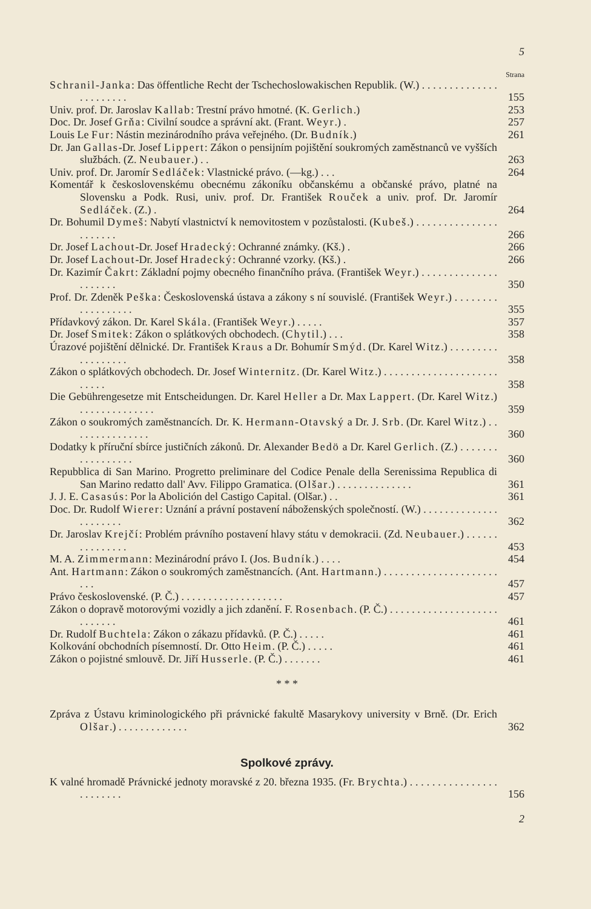5
Strana
Schranil-Janka: Das öffentliche Recht der Tschechoslowakischen Republik. (W.) . . . . . . . . . . . . . . . . . . . . . . .
155
Univ. prof. Dr. Jaroslav Kallab: Trestní právo hmotné. (K. Gerlich.)
253
Doc. Dr. Josef Grňa: Civilní soudce a správní akt. (Frant. Weyr.) .
257
Louis Le Fur: Nástin mezinárodního práva veřejného. (Dr. Budník.)
261
Dr. Jan Gallas-Dr. Josef Lippert: Zákon o pensijním pojištění soukromých zaměstnanců ve vyšších službách. (Z. Neubauer.) . .
263
Univ. prof. Dr. Jaromír Sedláček: Vlastnické právo. (—kg.) . . .
264
Komentář k československému obecnému zákoníku občanskému a občanské právo, platné na Slovensku a Podk. Rusi, univ. prof. Dr. František Rouček a univ. prof. Dr. Jaromír Sedláček. (Z.) .
264
Dr. Bohumil Dymeš: Nabytí vlastnictví k nemovitostem v pozůstalosti. (Kubeš.) . . . . . . . . . . . . . . . . . . . . . .
266
Dr. Josef Lachout-Dr. Josef Hradecký: Ochranné známky. (Kš.) .
266
Dr. Josef Lachout-Dr. Josef Hradecký: Ochranné vzorky. (Kš.) .
266
Dr. Kazimír Čakrt: Základní pojmy obecného finančního práva. (František Weyr.) . . . . . . . . . . . . . . . . . . . . .
350
Prof. Dr. Zdeněk Peška: Československá ústava a zákony s ní souvislé. (František Weyr.) . . . . . . . . . . . . . . . . . .
355
Přídavkový zákon. Dr. Karel Skála. (František Weyr.) . . . . .
357
Dr. Josef Smitek: Zákon o splátkových obchodech. (Chytil.) . . .
358
Úrazové pojištění dělnické. Dr. František Kraus a Dr. Bohumír Smýd. (Dr. Karel Witz.) . . . . . . . . . . . . . . . . . .
358
Zákon o splátkových obchodech. Dr. Josef Winternitz. (Dr. Karel Witz.) . . . . . . . . . . . . . . . . . . . . . . . . . .
358
Die Gebührengesetze mit Entscheidungen. Dr. Karel Heller a Dr. Max Lappert. (Dr. Karel Witz.) . . . . . . . . . . . . . .
359
Zákon o soukromých zaměstnancích. Dr. K. Hermann-Otavský a Dr. J. Srb. (Dr. Karel Witz.) . . . . . . . . . . . . . . .
360
Dodatky k příruční sbírce justičních zákonů. Dr. Alexander Bedö a Dr. Karel Gerlich. (Z.) . . . . . . . . . . . . . . . . .
360
Repubblica di San Marino. Progretto preliminare del Codice Penale della Serenissima Republica di San Marino redatto dall' Avv. Filippo Gramatica. (Olšar.) . . . . . . . . . . . . . .
361
J. J. E. Casasús: Por la Abolición del Castigo Capital. (Olšar.) . .
361
Doc. Dr. Rudolf Wierer: Uznání a právní postavení náboženských společností. (W.) . . . . . . . . . . . . . . . . . . . . . .
362
Dr. Jaroslav Krejčí: Problém právního postavení hlavy státu v demokracii. (Zd. Neubauer.) . . . . . . . . . . . . . . .
453
M. A. Zimmermann: Mezinárodní právo I. (Jos. Budník.) . . . .
454
Ant. Hartmann: Zákon o soukromých zaměstnancích. (Ant. Hartmann.) . . . . . . . . . . . . . . . . . . . . . . . .
457
Právo československé. (P. Č.) . . . . . . . . . . . . . . . . . . .
457
Zákon o dopravě motorovými vozidly a jich zdanění. F. Rosenbach. (P. Č.) . . . . . . . . . . . . . . . . . . . . . . . . . . .
461
Dr. Rudolf Buchtela: Zákon o zákazu přídavků. (P. Č.) . . . . .
461
Kolkování obchodních písemností. Dr. Otto Heim. (P. Č.) . . . . .
461
Zákon o pojistné smlouvě. Dr. Jiří Husserle. (P. Č.) . . . . . . .
461
* * *
Zpráva z Ústavu kriminologického při právnické fakultě Masarykovy university v Brně. (Dr. Erich Olšar.) . . . . . . . . . . . . .
362
Spolkové zprávy.
K valné hromadě Právnické jednoty moravské z 20. března 1935. (Fr. Brychta.) . . . . . . . . . . . . . . . . . . . . . . . .
156
2